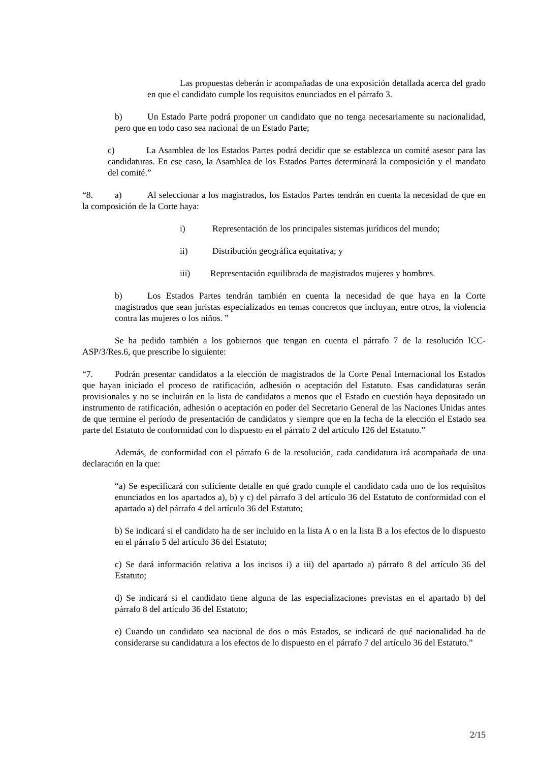Las propuestas deberán ir acompañadas de una exposición detallada acerca del grado en que el candidato cumple los requisitos enunciados en el párrafo 3.
b) Un Estado Parte podrá proponer un candidato que no tenga necesariamente su nacionalidad, pero que en todo caso sea nacional de un Estado Parte;
c) La Asamblea de los Estados Partes podrá decidir que se establezca un comité asesor para las candidaturas. En ese caso, la Asamblea de los Estados Partes determinará la composición y el mandato del comité.”
“8. a) Al seleccionar a los magistrados, los Estados Partes tendrán en cuenta la necesidad de que en la composición de la Corte haya:
i) Representación de los principales sistemas jurídicos del mundo;
ii) Distribución geográfica equitativa; y
iii) Representación equilibrada de magistrados mujeres y hombres.
b) Los Estados Partes tendrán también en cuenta la necesidad de que haya en la Corte magistrados que sean juristas especializados en temas concretos que incluyan, entre otros, la violencia contra las mujeres o los niños. ”
Se ha pedido también a los gobiernos que tengan en cuenta el párrafo 7 de la resolución ICC-ASP/3/Res.6, que prescribe lo siguiente:
“7. Podrán presentar candidatos a la elección de magistrados de la Corte Penal Internacional los Estados que hayan iniciado el proceso de ratificación, adhesión o aceptación del Estatuto. Esas candidaturas serán provisionales y no se incluirán en la lista de candidatos a menos que el Estado en cuestión haya depositado un instrumento de ratificación, adhesión o aceptación en poder del Secretario General de las Naciones Unidas antes de que termine el período de presentación de candidatos y siempre que en la fecha de la elección el Estado sea parte del Estatuto de conformidad con lo dispuesto en el párrafo 2 del artículo 126 del Estatuto.”
Además, de conformidad con el párrafo 6 de la resolución, cada candidatura irá acompañada de una declaración en la que:
“a) Se especificará con suficiente detalle en qué grado cumple el candidato cada uno de los requisitos enunciados en los apartados a), b) y c) del párrafo 3 del artículo 36 del Estatuto de conformidad con el apartado a) del párrafo 4 del artículo 36 del Estatuto;
b) Se indicará si el candidato ha de ser incluido en la lista A o en la lista B a los efectos de lo dispuesto en el párrafo 5 del artículo 36 del Estatuto;
c) Se dará información relativa a los incisos i) a iii) del apartado a) párrafo 8 del artículo 36 del Estatuto;
d) Se indicará si el candidato tiene alguna de las especializaciones previstas en el apartado b) del párrafo 8 del artículo 36 del Estatuto;
e) Cuando un candidato sea nacional de dos o más Estados, se indicará de qué nacionalidad ha de considerarse su candidatura a los efectos de lo dispuesto en el párrafo 7 del artículo 36 del Estatuto.”
2/15